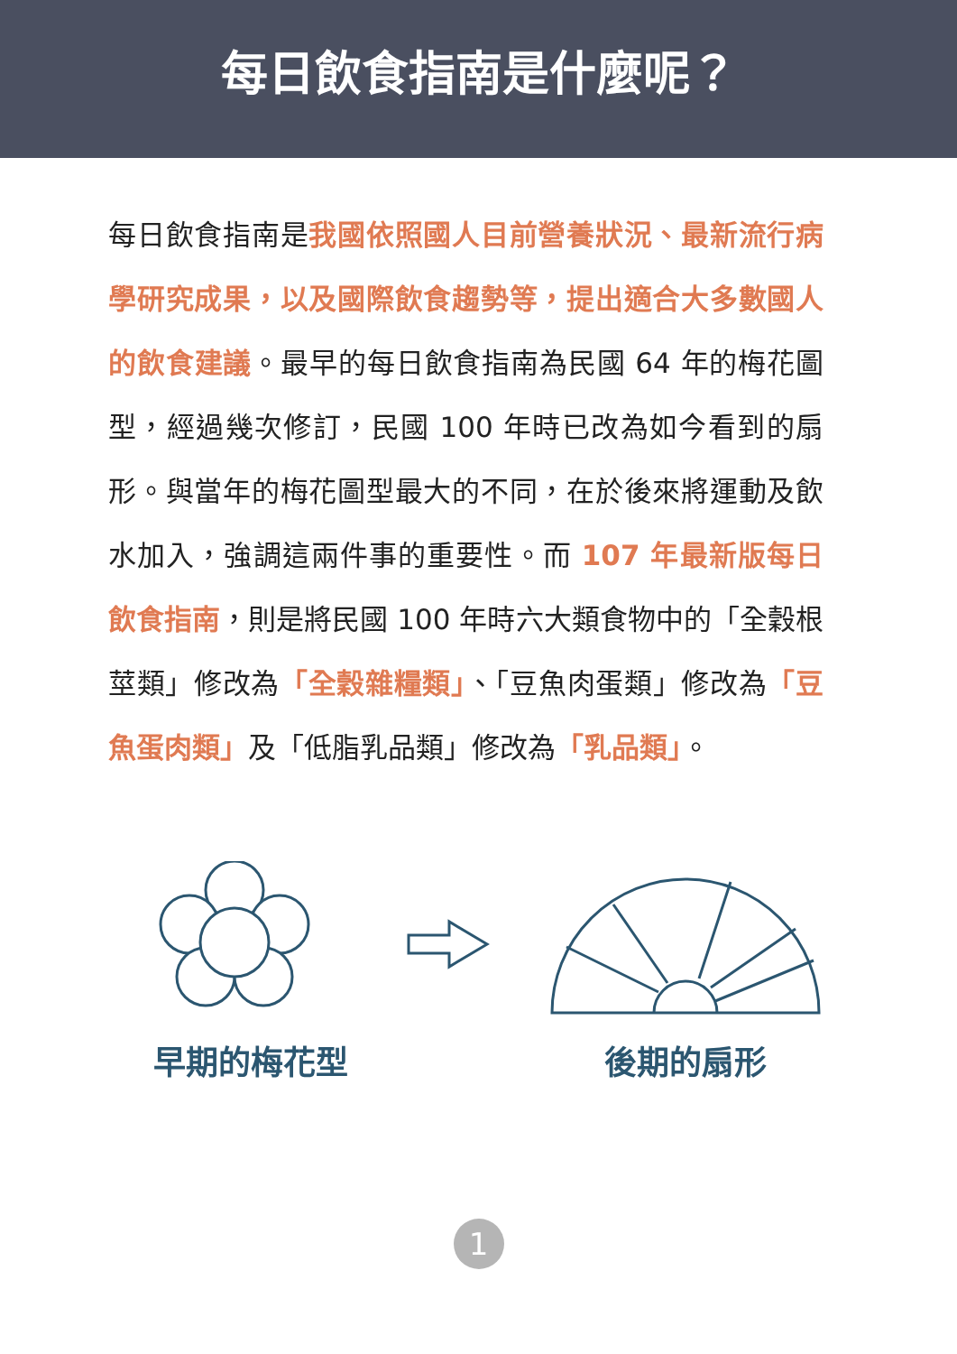每日飲食指南是什麼呢？
每日飲食指南是我國依照國人目前營養狀況、最新流行病學研究成果，以及國際飲食趨勢等，提出適合大多數國人的飲食建議。最早的每日飲食指南為民國 64 年的梅花圖型，經過幾次修訂，民國 100 年時已改為如今看到的扇形。與當年的梅花圖型最大的不同，在於後來將運動及飲水加入，強調這兩件事的重要性。而 107 年最新版每日飲食指南，則是將民國 100 年時六大類食物中的「全穀根莖類」修改為「全穀雜糧類」、「豆魚肉蛋類」修改為「豆魚蛋肉類」及「低脂乳品類」修改為「乳品類」。
早期的梅花型
後期的扇形
1